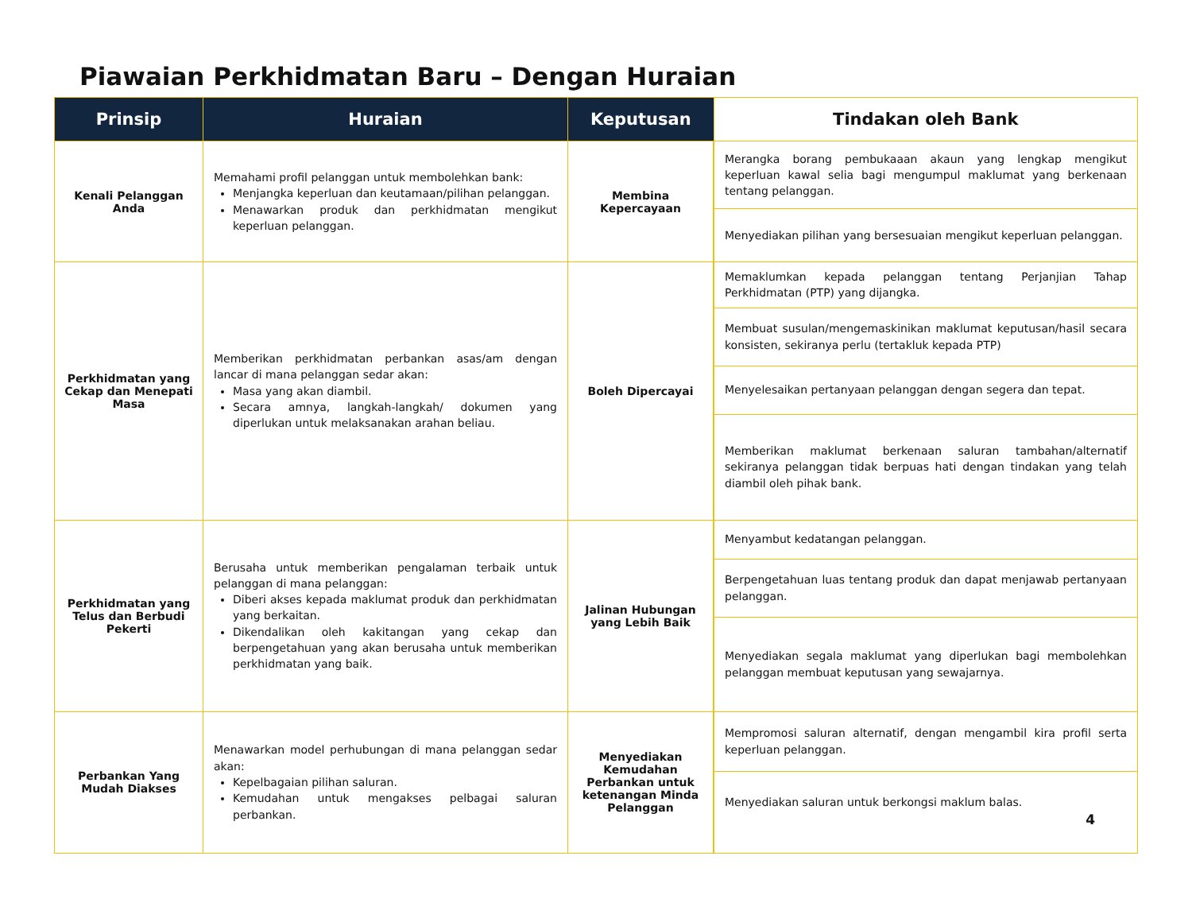Piawaian Perkhidmatan Baru – Dengan Huraian
| Prinsip | Huraian | Keputusan | Tindakan oleh Bank |
| --- | --- | --- | --- |
| Kenali Pelanggan Anda | Memahami profil pelanggan untuk membolehkan bank: Menjangka keperluan dan keutamaan/pilihan pelanggan. Menawarkan produk dan perkhidmatan mengikut keperluan pelanggan. | Membina Kepercayaan | Merangka borang pembukaaan akaun yang lengkap mengikut keperluan kawal selia bagi mengumpul maklumat yang berkenaan tentang pelanggan. |
| | | | Menyediakan pilihan yang bersesuaian mengikut keperluan pelanggan. |
| Perkhidmatan yang Cekap dan Menepati Masa | Memberikan perkhidmatan perbankan asas/am dengan lancar di mana pelanggan sedar akan: Masa yang akan diambil. Secara amnya, langkah-langkah/ dokumen yang diperlukan untuk melaksanakan arahan beliau. | Boleh Dipercayai | Memaklumkan kepada pelanggan tentang Perjanjian Tahap Perkhidmatan (PTP) yang dijangka. |
| | | | Membuat susulan/mengemaskinikan maklumat keputusan/hasil secara konsisten, sekiranya perlu (tertakluk kepada PTP) |
| | | | Menyelesaikan pertanyaan pelanggan dengan segera dan tepat. |
| | | | Memberikan maklumat berkenaan saluran tambahan/alternatif sekiranya pelanggan tidak berpuas hati dengan tindakan yang telah diambil oleh pihak bank. |
| Perkhidmatan yang Telus dan Berbudi Pekerti | Berusaha untuk memberikan pengalaman terbaik untuk pelanggan di mana pelanggan: Diberi akses kepada maklumat produk dan perkhidmatan yang berkaitan. Dikendalikan oleh kakitangan yang cekap dan berpengetahuan yang akan berusaha untuk memberikan perkhidmatan yang baik. | Jalinan Hubungan yang Lebih Baik | Menyambut kedatangan pelanggan. |
| | | | Berpengetahuan luas tentang produk dan dapat menjawab pertanyaan pelanggan. |
| | | | Menyediakan segala maklumat yang diperlukan bagi membolehkan pelanggan membuat keputusan yang sewajarnya. |
| Perbankan Yang Mudah Diakses | Menawarkan model perhubungan di mana pelanggan sedar akan: Kepelbagaian pilihan saluran. Kemudahan untuk mengakses pelbagai saluran perbankan. | Menyediakan Kemudahan Perbankan untuk ketenangan Minda Pelanggan | Mempromosi saluran alternatif, dengan mengambil kira profil serta keperluan pelanggan. |
| | | | Menyediakan saluran untuk berkongsi maklum balas. 4 |